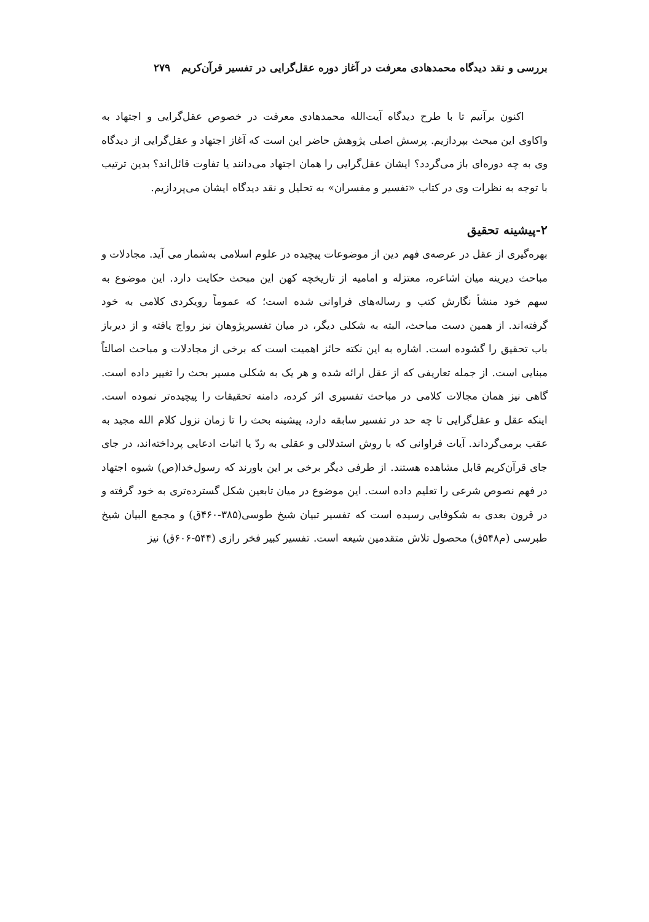بررسی و نقد دیدگاه محمدهادی معرفت در آغاز دوره عقل‌گرایی در تفسیر قرآن‌کریم ۲۷۹
اکنون برآنیم تا با طرح دیدگاه آیت‌الله محمدهادی معرفت در خصوص عقل‌گرایی و اجتهاد به واکاوی این مبحث بپردازیم. پرسش اصلی پژوهش حاضر این است که آغاز اجتهاد و عقل‌گرایی از دیدگاه وی به چه دوره‌ای باز می‌گردد؟ ایشان عقل‌گرایی را همان اجتهاد می‌دانند یا تفاوت قائل‌اند؟ بدین ترتیب با توجه به نظرات وی در کتاب «تفسیر و مفسران» به تحلیل و نقد دیدگاه ایشان می‌پردازیم.
۲-پیشینه تحقیق
بهره‌گیری از عقل در عرصه‌ی فهم دین از موضوعات پیچیده در علوم اسلامی به‌شمار می آید. مجادلات و مباحث دیرینه میان اشاعره، معتزله و امامیه از تاریخچه کهن این مبحث حکایت دارد. این موضوع به سهم خود منشأ نگارش کتب و رساله‌های فراوانی شده است؛ که عموماً رویکردی کلامی به خود گرفته‌اند. از همین دست مباحث، البته به شکلی دیگر، در میان تفسیرپژوهان نیز رواج یافته و از دیرباز باب تحقیق را گشوده است. اشاره به این نکته حائز اهمیت است که برخی از مجادلات و مباحث اصالتاً مبنایی است. از جمله تعاریفی که از عقل ارائه شده و هر یک به شکلی مسیر بحث را تغییر داده است. گاهی نیز همان مجالات کلامی در مباحث تفسیری اثر کرده، دامنه تحقیقات را پیچیده‌تر نموده است. اینکه عقل و عقل‌گرایی تا چه حد در تفسیر سابقه دارد، پیشینه بحث را تا زمان نزول کلام الله مجید به عقب برمی‌گرداند. آیات فراوانی که با روش استدلالی و عقلی به ردّ یا اثبات ادعایی پرداخته‌اند، در جای جای قرآن‌کریم قابل مشاهده هستند. از طرفی دیگر برخی بر این باورند که رسول‌خدا(ص) شیوه اجتهاد در فهم نصوص شرعی را تعلیم داده است. این موضوع در میان تابعین شکل گسترده‌تری به خود گرفته و در قرون بعدی به شکوفایی رسیده است که تفسیر تبیان شیخ طوسی(۳۸۵-۴۶۰ق) و مجمع البیان شیخ طبرسی (م۵۴۸ق) محصول تلاش متقدمین شیعه است. تفسیر کبیر فخر رازی (۵۴۴-۶۰۶ق) نیز